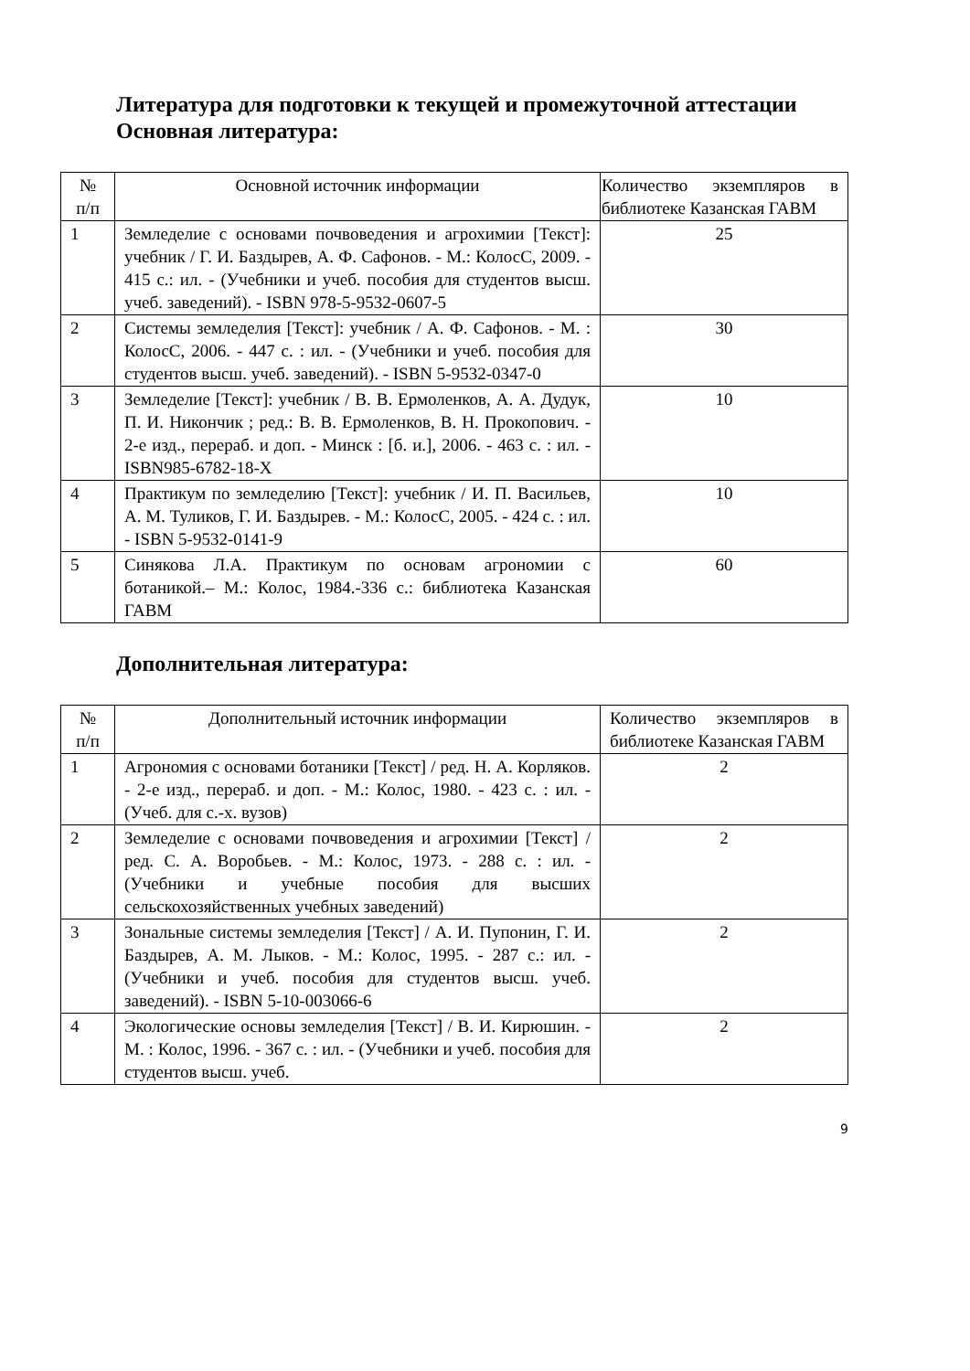Литература для подготовки к текущей и промежуточной аттестации
Основная литература:
| № п/п | Основной источник информации | Количество экземпляров в библиотеке Казанская ГАВМ |
| 1 | Земледелие с основами почвоведения и агрохимии [Текст]: учебник / Г. И. Баздырев, А. Ф. Сафонов. - М.: КолосС, 2009. - 415 с.: ил. - (Учебники и учеб. пособия для студентов высш. учеб. заведений). - ISBN 978-5-9532-0607-5 | 25 |
| 2 | Системы земледелия [Текст]: учебник / А. Ф. Сафонов. - М. : КолосС, 2006. - 447 с. : ил. - (Учебники и учеб. пособия для студентов высш. учеб. заведений). - ISBN 5-9532-0347-0 | 30 |
| 3 | Земледелие [Текст]: учебник / В. В. Ермоленков, А. А. Дудук, П. И. Никончик ; ред.: В. В. Ермоленков, В. Н. Прокопович. - 2-е изд., перераб. и доп. - Минск : [б. и.], 2006. - 463 с. : ил. - ISBN985-6782-18-X | 10 |
| 4 | Практикум по земледелию [Текст]: учебник / И. П. Васильев, А. М. Туликов, Г. И. Баздырев. - М.: КолосС, 2005. - 424 с. : ил. - ISBN 5-9532-0141-9 | 10 |
| 5 | Синякова Л.А. Практикум по основам агрономии с ботаникой.– М.: Колос, 1984.-336 с.: библиотека Казанская ГАВМ | 60 |
Дополнительная литература:
| № п/п | Дополнительный источник информации | Количество экземпляров в библиотеке Казанская ГАВМ |
| 1 | Агрономия с основами ботаники [Текст] / ред. Н. А. Корляков. - 2-е изд., перераб. и доп. - М.: Колос, 1980. - 423 с. : ил. - (Учеб. для с.-х. вузов) | 2 |
| 2 | Земледелие с основами почвоведения и агрохимии [Текст] / ред. С. А. Воробьев. - М.: Колос, 1973. - 288 с. : ил. - (Учебники и учебные пособия для высших сельскохозяйственных учебных заведений) | 2 |
| 3 | Зональные системы земледелия [Текст] / А. И. Пупонин, Г. И. Баздырев, А. М. Лыков. - М.: Колос, 1995. - 287 с.: ил. - (Учебники и учеб. пособия для студентов высш. учеб. заведений). - ISBN 5-10-003066-6 | 2 |
| 4 | Экологические основы земледелия [Текст] / В. И. Кирюшин. - М. : Колос, 1996. - 367 с. : ил. - (Учебники и учеб. пособия для студентов высш. учеб. | 2 |
9